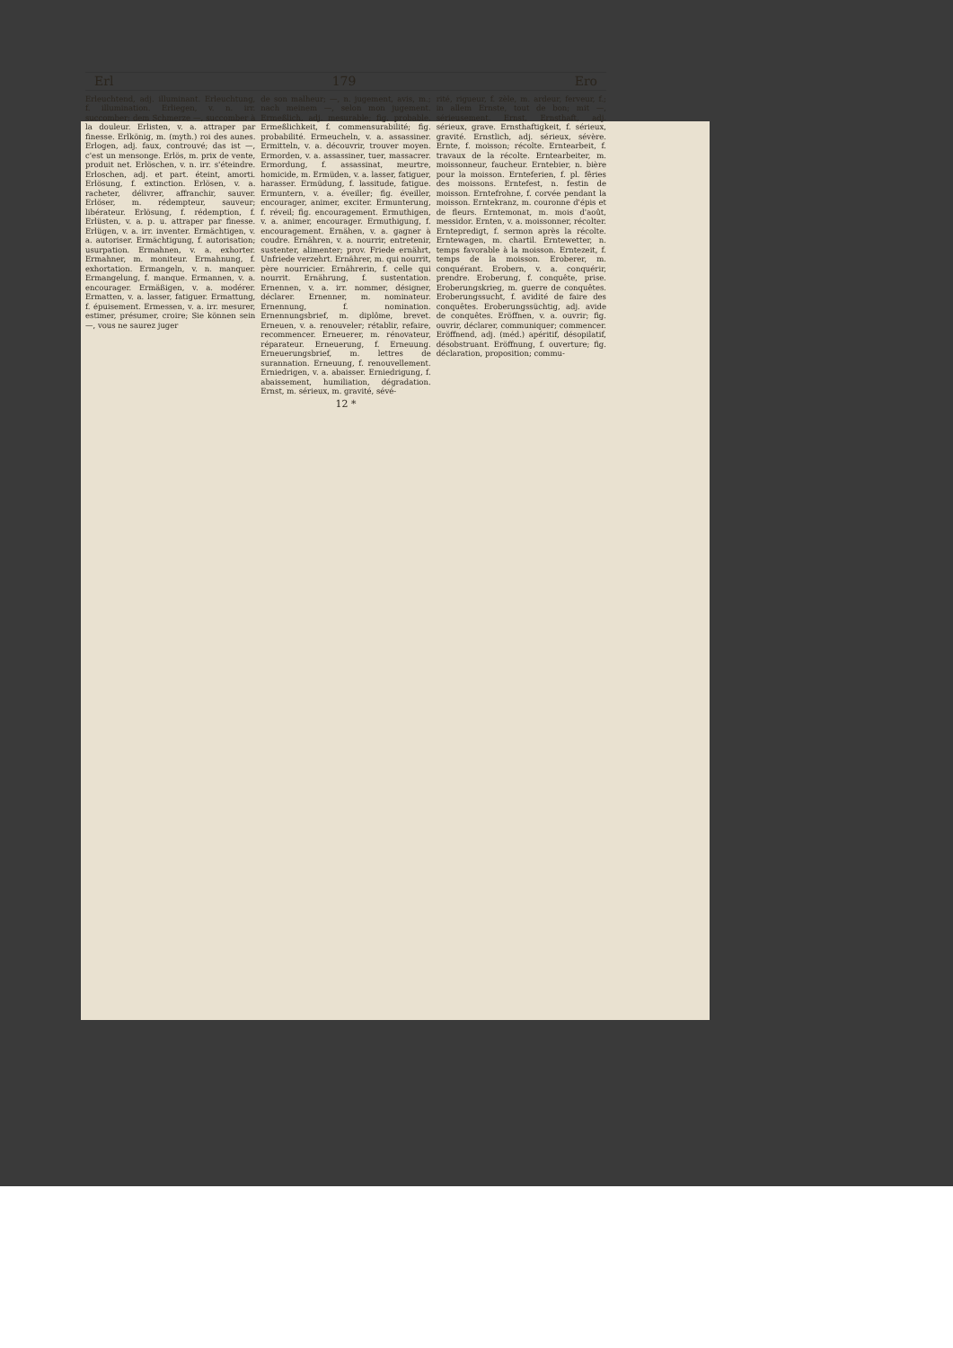Erl 179 Ero
Erleuchtend, adj. illuminant. Erleuchtung, f. illumination. Erliegen, v. n. irr. succomber; dem Schmerze —, succomber à la douleur. Erlisten, v. a. attraper par finesse. Erlkönig, m. (myth.) roi des aunes. Erlogen, adj. faux, controuvé; das ist —, c'est un mensonge. Erlös, m. prix de vente, produit net. Erlöschen, v. n. irr. s'éteindre. Erloschen, adj. et part. éteint, amorti. Erlösung, f. extinction. Erlösen, v. a. racheter, délivrer, affranchir, sauver. Erlöser, m. rédempteur, sauveur; libérateur. Erlösung, f. rédemption, f. Erlüsten, v. a. p. u. attraper par finesse. Erlügen, v. a. irr. inventer. Ermächtigen, v. a. autoriser. Ermächtigung, f. autorisation; usurpation. Ermahnen, v. a. exhorter. Ermahner, m. moniteur. Ermahnung, f. exhortation. Ermangeln, v. n. manquer. Ermangelung, f. manque. Ermannen, v. a. encourager. Ermäßigen, v. a. modérer. Ermatten, v. a. lasser, fatiguer. Ermattung, f. épuisement. Ermessen, v. a. irr. mesurer, estimer, présumer, croire; Sie können sein —, vous ne saurez juger
de son malheur; —, n. jugement, avis, m.; nach meinem —, selon mon jugement. Ermeßlich, adj. mesurable; fig. probable. Ermeßlichkeit, f. commensurabilité; fig. probabilité. Ermeucheln, v. a. assassiner. Ermitteln, v. a. découvrir, trouver moyen. Ermorden, v. a. assassiner, tuer, massacrer. Ermordung, f. assassinat, meurtre, homicide, m. Ermüden, v. a. lasser, fatiguer, harasser. Ermüdung, f. lassitude, fatigue. Ermuntern, v. a. éveiller; fig. éveiller, encourager, animer, exciter. Ermunterung, f. réveil; fig. encouragement. Ermuthigen, v. a. animer, encourager. Ermuthigung, f. encouragement. Ernähen, v. a. gagner à coudre. Ernähren, v. a. nourrir, entretenir, sustenter, alimenter; prov. Friede ernährt, Unfriede verzehrt. Ernährer, m. qui nourrit, père nourricier. Ernährerin, f. celle qui nourrit. Ernährung, f. sustentation. Ernennen, v. a. irr. nommer, désigner, déclarer. Ernenner, m. nominateur. Ernennung, f. nomination. Ernennungsbrief, m. diplôme, brevet. Erneuen, v. a. renouveler; rétablir, refaire, recommencer. Erneuerer, m. rénovateur, réparateur. Erneuerung, f. Erneuung. Erneuerungsbrief, m. lettres de surannation. Erneuung, f. renouvellement. Erniedrigen, v. a. abaisser. Erniedrigung, f. abaissement, humiliation, dégradation. Ernst, m. sérieux, m. gravité, sévé-
rité, rigueur, f. zèle, m. ardeur, ferveur, f.; in allem Ernste, tout de bon; mit —, sérieusement. Ernst, Ernsthaft, adj. sérieux, grave. Ernsthaftigkeit, f. sérieux, gravité. Ernstlich, adj. sérieux, sévère. Ernte, f. moisson; récolte. Erntearbeit, f. travaux de la récolte. Erntearbeiter, m. moissonneur, faucheur. Erntebier, n. bière pour la moisson. Ernteferien, f. pl. fêries des moissons. Erntefest, n. festin de moisson. Erntefrohne, f. corvée pendant la moisson. Erntekranz, m. couronne d'épis et de fleurs. Erntemonat, m. mois d'août, messidor. Ernten, v. a. moissonner, récolter. Erntepredigt, f. sermon après la récolte. Erntewagen, m. chartil. Erntewetter, n. temps favorable à la moisson. Erntezeit, f. temps de la moisson. Eroberer, m. conquérant. Erobern, v. a. conquérir, prendre. Eroberung, f. conquête, prise. Eroberungskrieg, m. guerre de conquêtes. Eroberungssucht, f. avidité de faire des conquêtes. Eroberungssüchtig, adj. avide de conquêtes. Eröffnen, v. a. ouvrir; fig. ouvrir, déclarer, communiquer; commencer. Eröffnend, adj. (méd.) apéritif, désopilatif, désobstruant. Eröffnung, f. ouverture; fig. déclaration, proposition; commu-
12 *